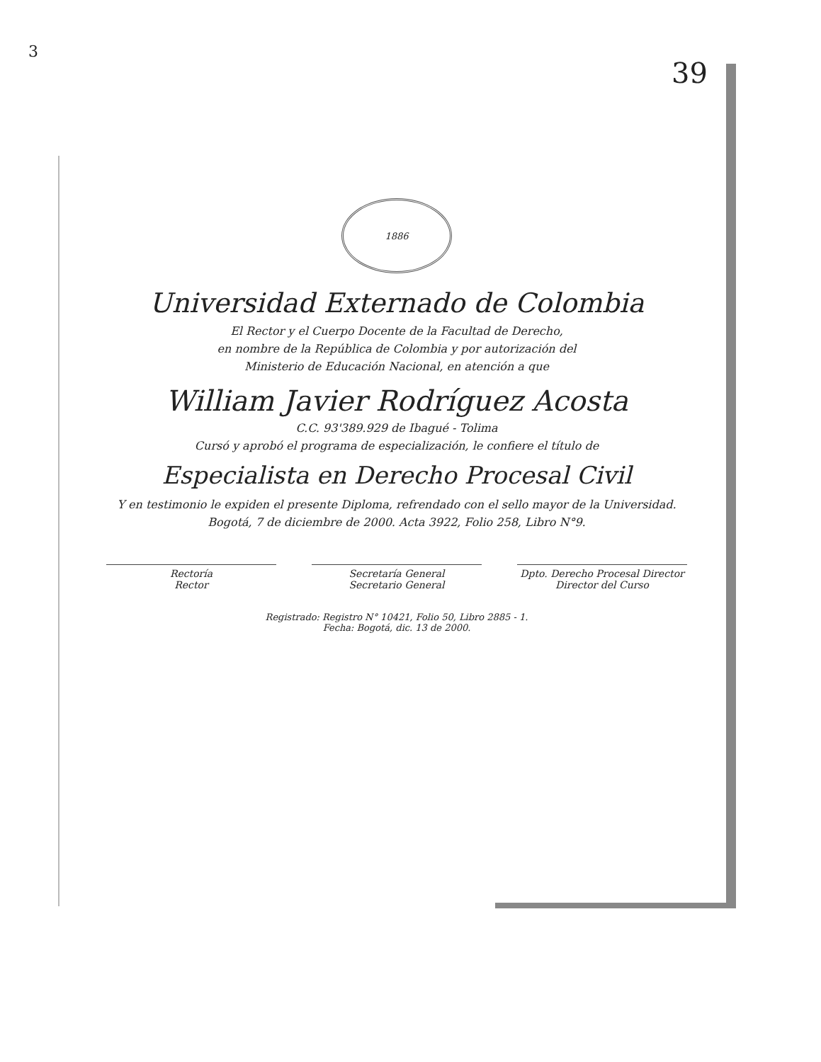3
39
1886
Universidad Externado de Colombia
El Rector y el Cuerpo Docente de la Facultad de Derecho,
en nombre de la República de Colombia y por autorización del
Ministerio de Educación Nacional, en atención a que
William Javier Rodríguez Acosta
C.C. 93'389.929 de Ibagué - Tolima
Cursó y aprobó el programa de especialización, le confiere el título de
Especialista en Derecho Procesal Civil
Y en testimonio le expiden el presente Diploma, refrendado con el sello mayor de la Universidad.
Bogotá, 7 de diciembre de 2000. Acta 3922, Folio 258, Libro N°9.
Rectoría
Rector
Secretaría General
Secretario General
Dpto. Derecho Procesal Director
Director del Curso
Registrado: Registro N° 10421, Folio 50, Libro 2885 - 1.
Fecha: Bogotá, dic. 13 de 2000.